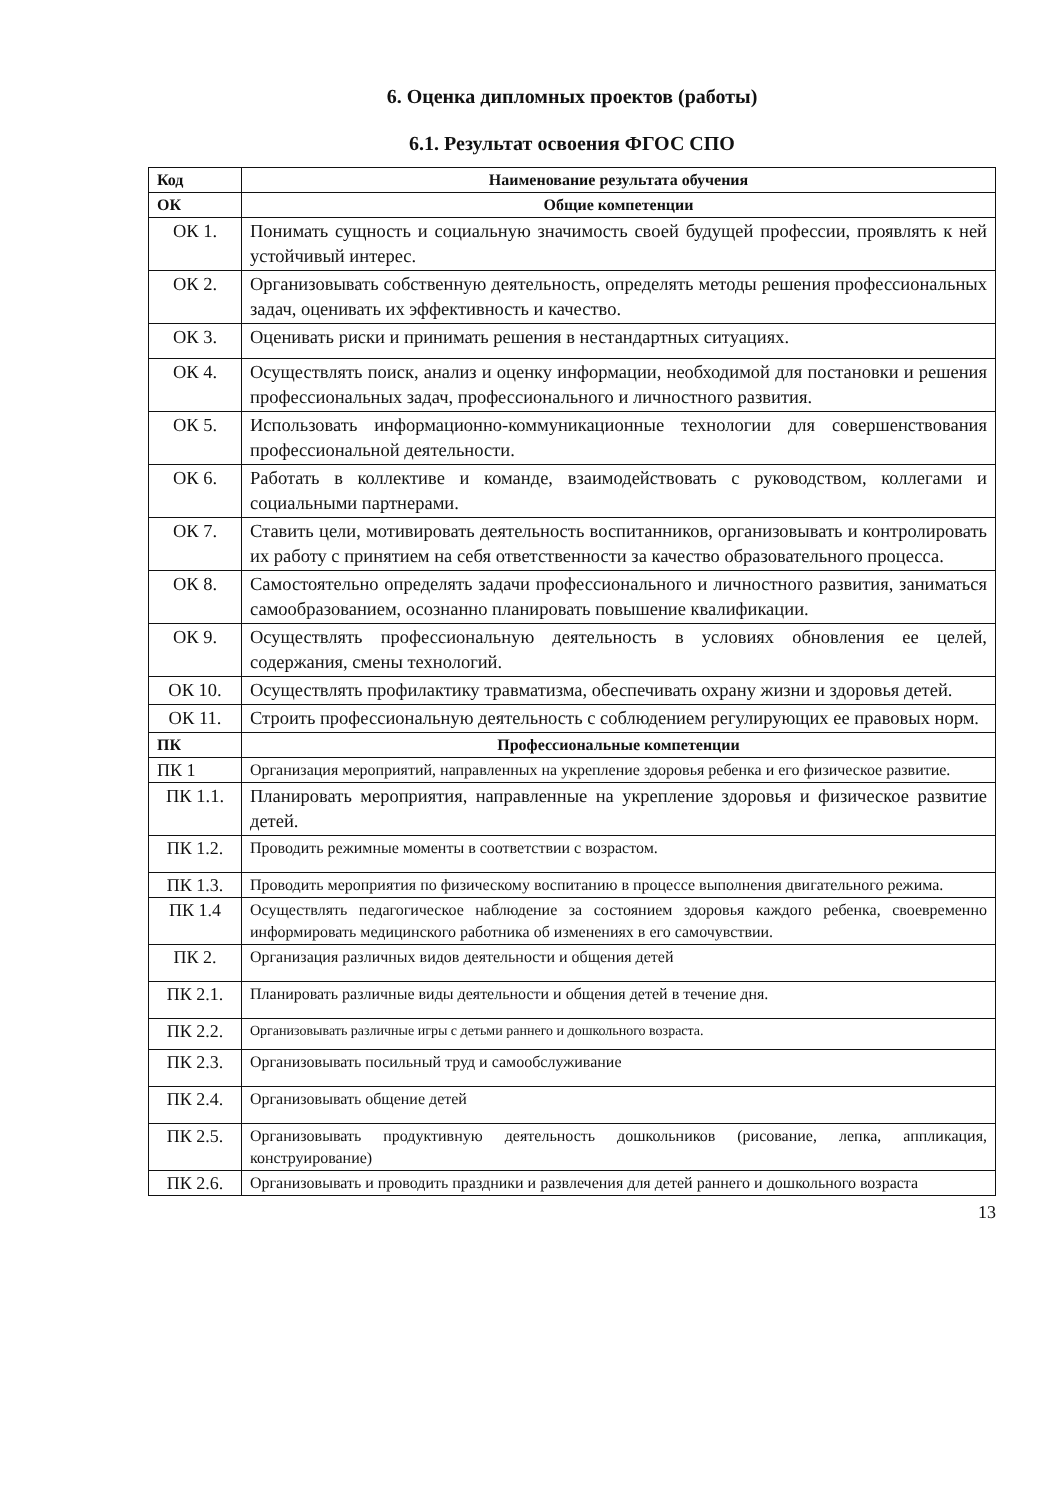6. Оценка дипломных проектов (работы)
6.1. Результат освоения ФГОС СПО
| Код | Наименование результата обучения |
| --- | --- |
| ОК | Общие компетенции |
| ОК 1. | Понимать сущность и социальную значимость своей будущей профессии, проявлять к ней устойчивый интерес. |
| ОК 2. | Организовывать собственную деятельность, определять методы решения профессиональных задач, оценивать их эффективность и качество. |
| ОК 3. | Оценивать риски и принимать решения в нестандартных ситуациях. |
| ОК 4. | Осуществлять поиск, анализ и оценку информации, необходимой для постановки и решения профессиональных задач, профессионального и личностного развития. |
| ОК 5. | Использовать информационно-коммуникационные технологии для совершенствования профессиональной деятельности. |
| ОК 6. | Работать в коллективе и команде, взаимодействовать с руководством, коллегами и социальными партнерами. |
| ОК 7. | Ставить цели, мотивировать деятельность воспитанников, организовывать и контролировать их работу с принятием на себя ответственности за качество образовательного процесса. |
| ОК 8. | Самостоятельно определять задачи профессионального и личностного развития, заниматься самообразованием, осознанно планировать повышение квалификации. |
| ОК 9. | Осуществлять профессиональную деятельность в условиях обновления ее целей, содержания, смены технологий. |
| ОК 10. | Осуществлять профилактику травматизма, обеспечивать охрану жизни и здоровья детей. |
| ОК 11. | Строить профессиональную деятельность с соблюдением регулирующих ее правовых норм. |
| ПК | Профессиональные компетенции |
| ПК 1 | Организация мероприятий, направленных на укрепление здоровья ребенка и его физическое развитие. |
| ПК 1.1. | Планировать мероприятия, направленные на укрепление здоровья и физическое развитие детей. |
| ПК 1.2. | Проводить режимные моменты в соответствии с возрастом. |
| ПК 1.3. | Проводить мероприятия по физическому воспитанию в процессе выполнения двигательного режима. |
| ПК 1.4 | Осуществлять педагогическое наблюдение за состоянием здоровья каждого ребенка, своевременно информировать медицинского работника об изменениях в его самочувствии. |
| ПК 2. | Организация различных видов деятельности и общения детей |
| ПК 2.1. | Планировать различные виды деятельности и общения детей в течение дня. |
| ПК 2.2. | Организовывать различные игры с детьми раннего и дошкольного возраста. |
| ПК 2.3. | Организовывать посильный труд и самообслуживание |
| ПК 2.4. | Организовывать общение детей |
| ПК 2.5. | Организовывать продуктивную деятельность дошкольников (рисование, лепка, аппликация, конструирование) |
| ПК 2.6. | Организовывать и проводить праздники и развлечения для детей раннего и дошкольного возраста |
13